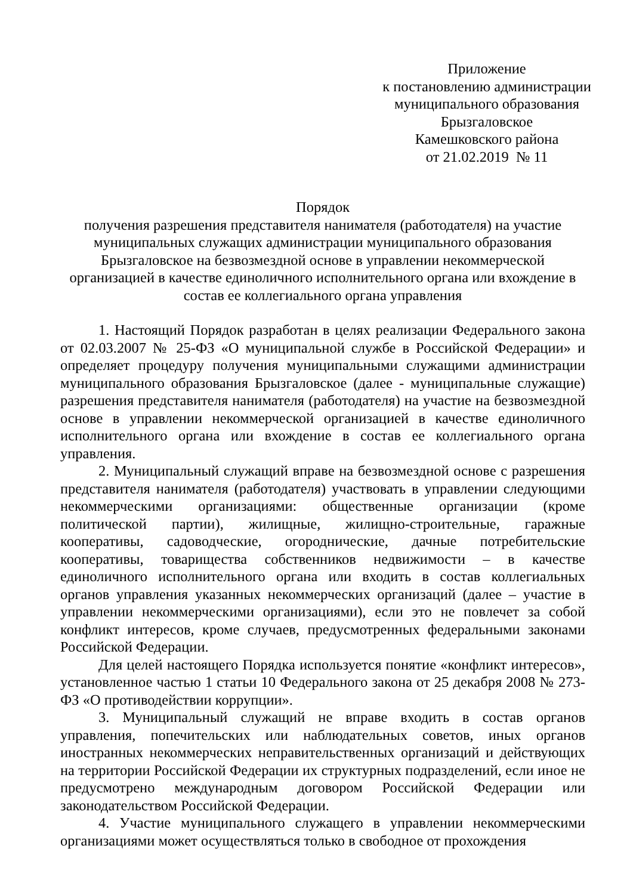Приложение
к постановлению администрации
муниципального образования
Брызгаловское
Камешковского района
от 21.02.2019 № 11
Порядок
получения разрешения представителя нанимателя (работодателя) на участие муниципальных служащих администрации муниципального образования Брызгаловское на безвозмездной основе в управлении некоммерческой организацией в качестве единоличного исполнительного органа или вхождение в состав ее коллегиального органа управления
1. Настоящий Порядок разработан в целях реализации Федерального закона от 02.03.2007 № 25-ФЗ «О муниципальной службе в Российской Федерации» и определяет процедуру получения муниципальными служащими администрации муниципального образования Брызгаловское (далее - муниципальные служащие) разрешения представителя нанимателя (работодателя) на участие на безвозмездной основе в управлении некоммерческой организацией в качестве единоличного исполнительного органа или вхождение в состав ее коллегиального органа управления.
2. Муниципальный служащий вправе на безвозмездной основе с разрешения представителя нанимателя (работодателя) участвовать в управлении следующими некоммерческими организациями: общественные организации (кроме политической партии), жилищные, жилищно-строительные, гаражные кооперативы, садоводческие, огороднические, дачные потребительские кооперативы, товарищества собственников недвижимости – в качестве единоличного исполнительного органа или входить в состав коллегиальных органов управления указанных некоммерческих организаций (далее – участие в управлении некоммерческими организациями), если это не повлечет за собой конфликт интересов, кроме случаев, предусмотренных федеральными законами Российской Федерации.
Для целей настоящего Порядка используется понятие «конфликт интересов», установленное частью 1 статьи 10 Федерального закона от 25 декабря 2008 № 273-ФЗ «О противодействии коррупции».
3. Муниципальный служащий не вправе входить в состав органов управления, попечительских или наблюдательных советов, иных органов иностранных некоммерческих неправительственных организаций и действующих на территории Российской Федерации их структурных подразделений, если иное не предусмотрено международным договором Российской Федерации или законодательством Российской Федерации.
4. Участие муниципального служащего в управлении некоммерческими организациями может осуществляться только в свободное от прохождения